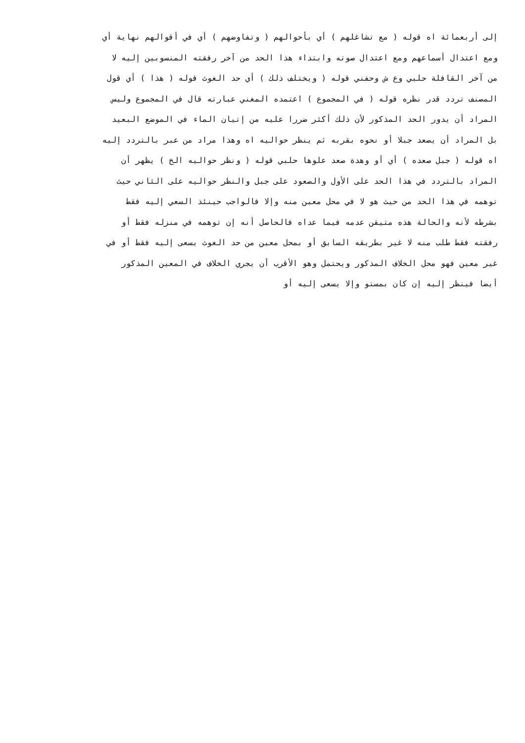إلى أربعمائة اه قوله ( مع تشاغلهم ) أي بأحوالهم ( وتفاوضهم ) أي في أقوالهم نهاية أي
ومع اعتدال أسماعهم ومع اعتدال صوته وابتداء هذا الحد من آخر رفقته المنسوبين إليه لا
من آخر القافلة حلبي وع ش وحفني قوله ( ويختلف ذلك ) أي حد الغوث قوله ( هذا ) أي قول
المصنف تردد قدر نظره قوله ( في المجموع ) اعتمده المغني عبارته قال في المجموع وليس
المراد أن يدور الحد المذكور لأن ذلك أكثر ضررا عليه من إتيان الماء في الموضع البعيد
بل المراد أن يصعد جبلا أو نحوه بقربه ثم ينظر حواليه اه وهذا مراد من عبر بالتردد إليه
اه قوله ( جبل صعده ) أي أو وهدة صعد علوها حلبي قوله ( ونظر حواليه الخ ) يظهر أن
المراد بالتردد في هذا الحد على الأول والصعود على جبل والنظر حواليه على الثاني حيث
توهمه في هذا الحد من حيث هو لا في محل معين منه وإلا فالواجب حينئذ السعي إليه فقط
بشرطه لأنه والحالة هذه متيقن عدمه فيما عداه فالحاصل أنه إن توهمه في منزله فقط أو
رفقته فقط طلب منه لا غير بطريقه السابق أو بمحل معين من حد الغوث يسعى إليه فقط أو في
غير معين فهو محل الخلاف المذكور ويحتمل وهو الأقرب أن يجري الخلاف في المعين المذكور
أيضا فينظر إليه إن كان بمستو وإلا يسعى إليه أو